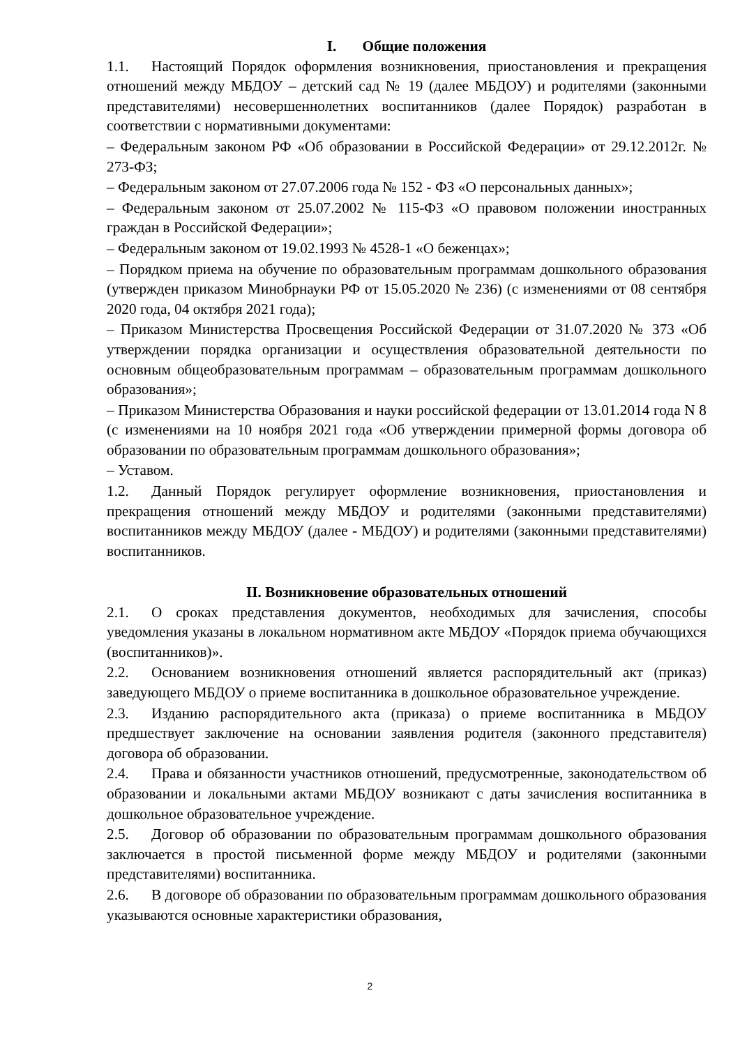I. Общие положения
1.1. Настоящий Порядок оформления возникновения, приостановления и прекращения отношений между МБДОУ – детский сад № 19 (далее МБДОУ) и родителями (законными представителями) несовершеннолетних воспитанников (далее Порядок) разработан в соответствии с нормативными документами:
– Федеральным законом РФ «Об образовании в Российской Федерации» от 29.12.2012г. № 273-ФЗ;
– Федеральным законом от 27.07.2006 года № 152 - ФЗ «О персональных данных»;
– Федеральным законом от 25.07.2002 № 115-ФЗ «О правовом положении иностранных граждан в Российской Федерации»;
– Федеральным законом от 19.02.1993 № 4528-1 «О беженцах»;
– Порядком приема на обучение по образовательным программам дошкольного образования (утвержден приказом Минобрнауки РФ от 15.05.2020 № 236) (с изменениями от 08 сентября 2020 года, 04 октября 2021 года);
– Приказом Министерства Просвещения Российской Федерации от 31.07.2020 № 373 «Об утверждении порядка организации и осуществления образовательной деятельности по основным общеобразовательным программам – образовательным программам дошкольного образования»;
– Приказом Министерства Образования и науки российской федерации от 13.01.2014 года N 8 (с изменениями на 10 ноября 2021 года «Об утверждении примерной формы договора об образовании по образовательным программам дошкольного образования»;
– Уставом.
1.2. Данный Порядок регулирует оформление возникновения, приостановления и прекращения отношений между МБДОУ и родителями (законными представителями) воспитанников между МБДОУ (далее - МБДОУ) и родителями (законными представителями) воспитанников.
II. Возникновение образовательных отношений
2.1. О сроках представления документов, необходимых для зачисления, способы уведомления указаны в локальном нормативном акте МБДОУ «Порядок приема обучающихся (воспитанников)».
2.2. Основанием возникновения отношений является распорядительный акт (приказ) заведующего МБДОУ о приеме воспитанника в дошкольное образовательное учреждение.
2.3. Изданию распорядительного акта (приказа) о приеме воспитанника в МБДОУ предшествует заключение на основании заявления родителя (законного представителя) договора об образовании.
2.4. Права и обязанности участников отношений, предусмотренные, законодательством об образовании и локальными актами МБДОУ возникают с даты зачисления воспитанника в дошкольное образовательное учреждение.
2.5. Договор об образовании по образовательным программам дошкольного образования заключается в простой письменной форме между МБДОУ и родителями (законными представителями) воспитанника.
2.6. В договоре об образовании по образовательным программам дошкольного образования указываются основные характеристики образования,
2